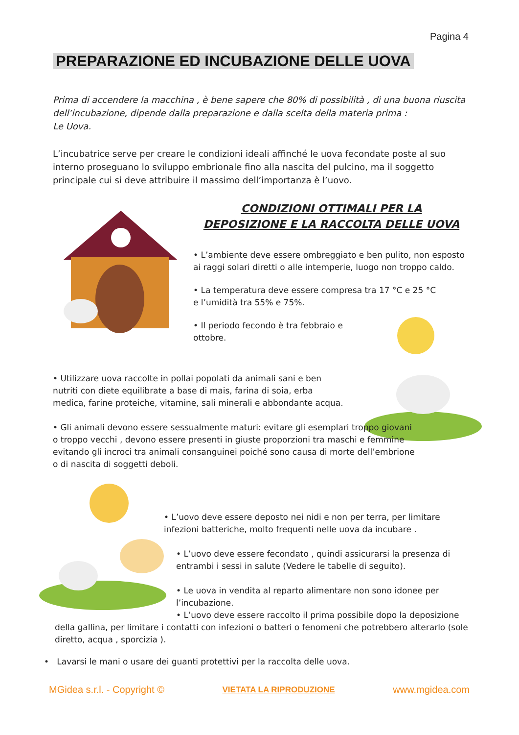Pagina 4
PREPARAZIONE ED INCUBAZIONE DELLE UOVA
Prima di accendere la macchina , è bene sapere che 80% di possibilità , di una buona riuscita dell’incubazione, dipende dalla preparazione e dalla scelta della materia prima :
Le Uova.
L’incubatrice serve per creare le condizioni ideali affinché le uova fecondate poste al suo interno proseguano lo sviluppo embrionale fino alla nascita del pulcino, ma il soggetto principale cui si deve attribuire il massimo dell’importanza è l’uovo.
CONDIZIONI OTTIMALI PER LA DEPOSIZIONE E LA RACCOLTA DELLE UOVA
• L’ambiente deve essere ombreggiato e ben pulito, non esposto ai raggi solari diretti o alle intemperie, luogo non troppo caldo.
• La temperatura deve essere compresa tra 17 °C e 25 °C e l’umidità tra 55% e 75%.
• Il periodo fecondo è tra febbraio e ottobre.
• Utilizzare uova raccolte in pollai popolati da animali sani e ben nutriti con diete equilibrate a base di mais, farina di soia, erba medica, farine proteiche, vitamine, sali minerali e abbondante acqua.
• Gli animali devono essere sessualmente maturi: evitare gli esemplari troppo giovani o troppo vecchi , devono essere presenti in giuste proporzioni tra maschi e femmine evitando gli incroci tra animali consanguinei poiché sono causa di morte dell’embrione o di nascita di soggetti deboli.
• L’uovo deve essere deposto nei nidi e non per terra, per limitare infezioni batteriche, molto frequenti nelle uova da incubare .
• L’uovo deve essere fecondato , quindi assicurarsi la presenza di entrambi i sessi in salute (Vedere le tabelle di seguito).
• Le uova in vendita al reparto alimentare non sono idonee per l’incubazione.
• L’uovo deve essere raccolto il prima possibile dopo la deposizione della gallina, per limitare i contatti con infezioni o batteri o fenomeni che potrebbero alterarlo (sole diretto, acqua , sporcizia ).
• Lavarsi le mani o usare dei guanti protettivi per la raccolta delle uova.
MGidea s.r.l. - Copyright © VIETATA LA RIPRODUZIONE www.mgidea.com